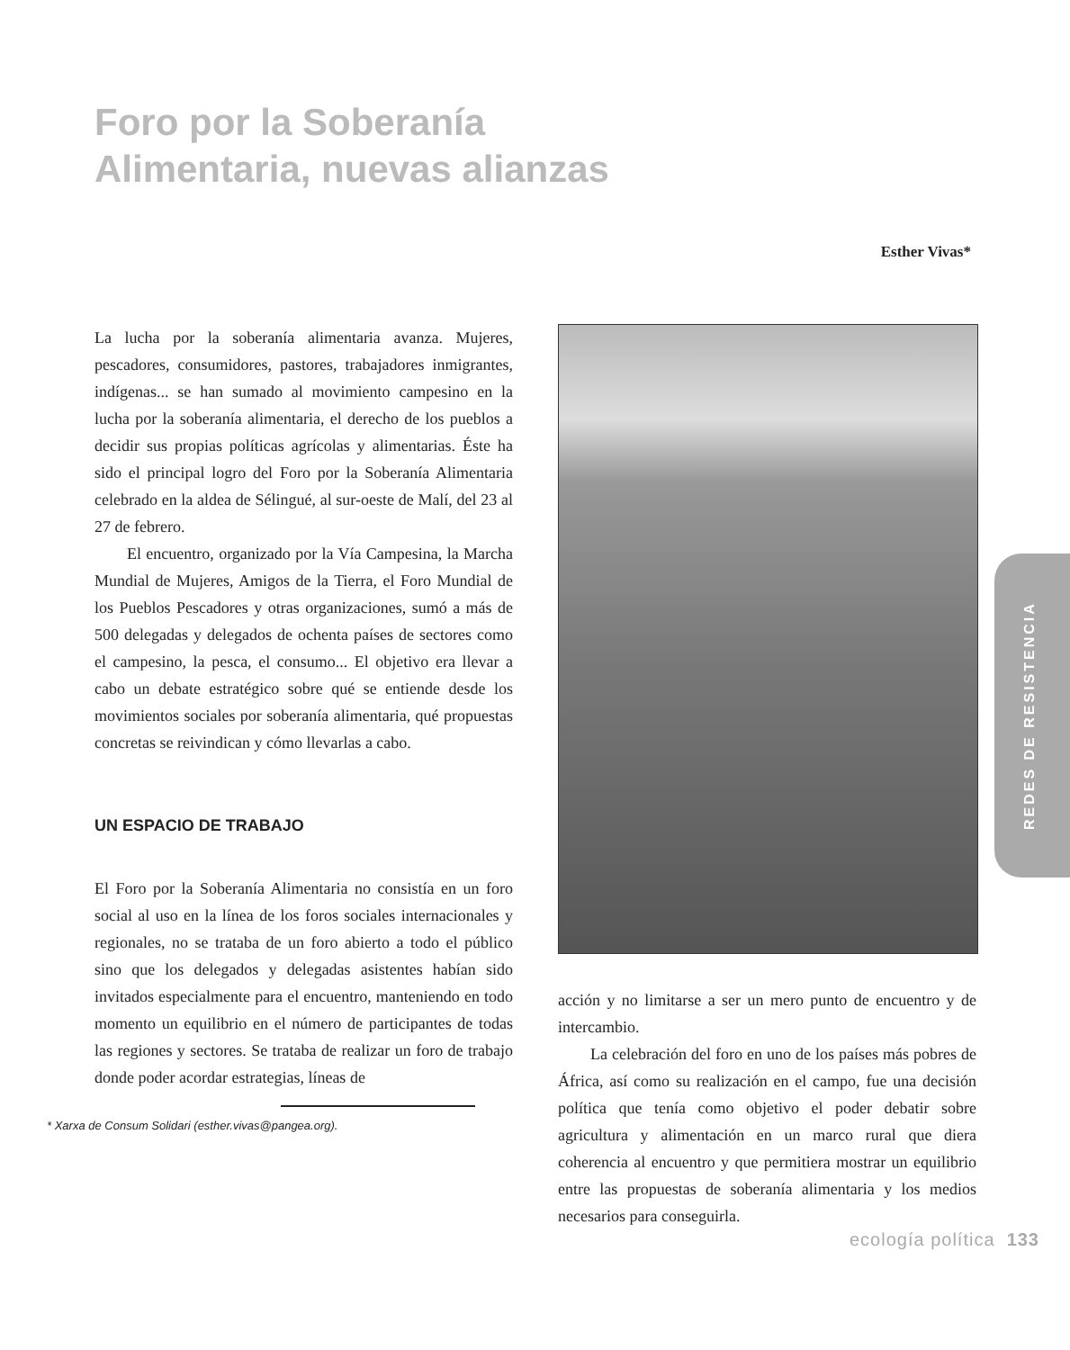Foro por la Soberanía
Alimentaria, nuevas alianzas
Esther Vivas*
La lucha por la soberanía alimentaria avanza. Mujeres, pescadores, consumidores, pastores, trabajadores inmigrantes, indígenas... se han sumado al movimiento campesino en la lucha por la soberanía alimentaria, el derecho de los pueblos a decidir sus propias políticas agrícolas y alimentarias. Éste ha sido el principal logro del Foro por la Soberanía Alimentaria celebrado en la aldea de Sélingué, al sur-oeste de Malí, del 23 al 27 de febrero.
El encuentro, organizado por la Vía Campesina, la Marcha Mundial de Mujeres, Amigos de la Tierra, el Foro Mundial de los Pueblos Pescadores y otras organizaciones, sumó a más de 500 delegadas y delegados de ochenta países de sectores como el campesino, la pesca, el consumo... El objetivo era llevar a cabo un debate estratégico sobre qué se entiende desde los movimientos sociales por soberanía alimentaria, qué propuestas concretas se reivindican y cómo llevarlas a cabo.
UN ESPACIO DE TRABAJO
El Foro por la Soberanía Alimentaria no consistía en un foro social al uso en la línea de los foros sociales internacionales y regionales, no se trataba de un foro abierto a todo el público sino que los delegados y delegadas asistentes habían sido invitados especialmente para el encuentro, manteniendo en todo momento un equilibrio en el número de participantes de todas las regiones y sectores. Se trataba de realizar un foro de trabajo donde poder acordar estrategias, líneas de
REDES DE RESISTENCIA
acción y no limitarse a ser un mero punto de encuentro y de intercambio.
La celebración del foro en uno de los países más pobres de África, así como su realización en el campo, fue una decisión política que tenía como objetivo el poder debatir sobre agricultura y alimentación en un marco rural que diera coherencia al encuentro y que permitiera mostrar un equilibrio entre las propuestas de soberanía alimentaria y los medios necesarios para conseguirla.
* Xarxa de Consum Solidari (esther.vivas@pangea.org).
ecología política 133